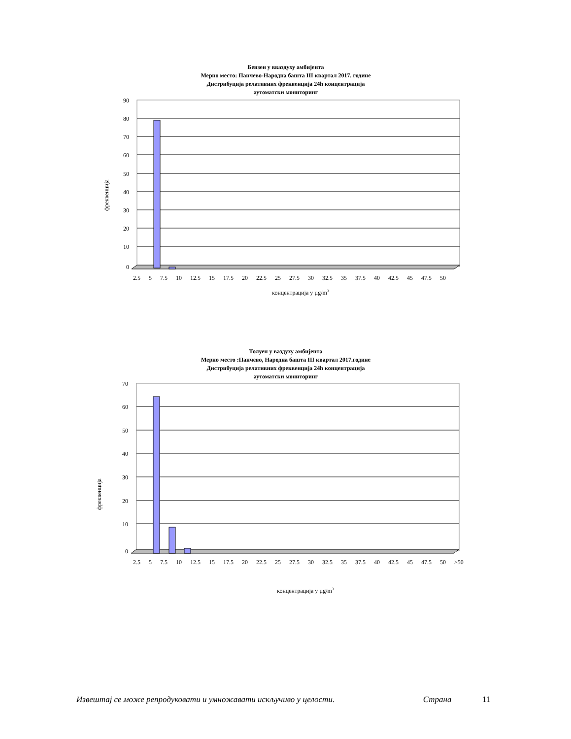Бензен у вваздуху амбијента
Мерно место: Панчево-Народна башта III квартал 2017. године
Дистрибуција релативних фреквенција 24h концентрација
аутоматски мониторинг
фреквенција
90
80
70
60
50
40
30
20
10
0
2.5 5 7.5 10 12.5 15 17.5 20 22.5 25 27.5 30 32.5 35 37.5 40 42.5 45 47.5 50
концентрација у µg/m3
Толуен у ваздуху амбијента
Мерно место :Панчево, Народна башта III квартал 2017.године
Дистрибуција релативних фреквенција 24h концентрација
аутоматски мониторинг
фреквенција
70
60
50
40
30
20
10
0
2.5 5 7.5 10 12.5 15 17.5 20 22.5 25 27.5 30 32.5 35 37.5 40 42.5 45 47.5 50 >50
концентрација у µg/m3
Извештај се може репродуковати и умножавати искључиво у целости. Страна 11